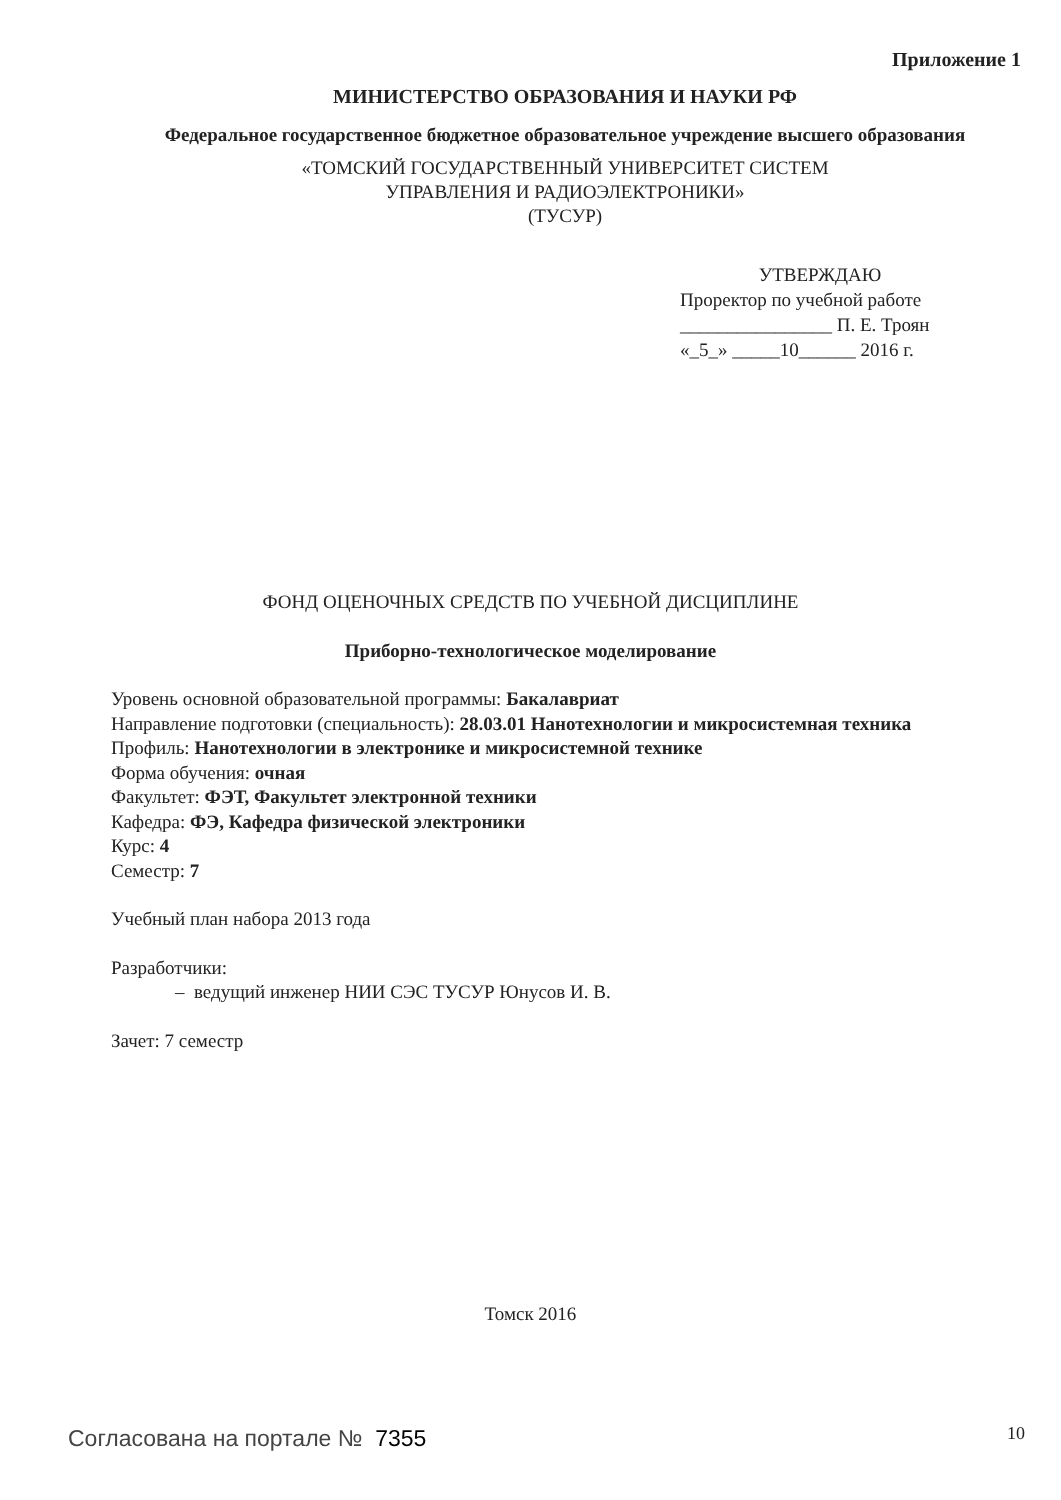Приложение 1
МИНИСТЕРСТВО ОБРАЗОВАНИЯ И НАУКИ РФ
Федеральное государственное бюджетное образовательное учреждение высшего образования
«ТОМСКИЙ ГОСУДАРСТВЕННЫЙ УНИВЕРСИТЕТ СИСТЕМ
УПРАВЛЕНИЯ И РАДИОЭЛЕКТРОНИКИ»
(ТУСУР)
УТВЕРЖДАЮ
Проректор по учебной работе
________________ П. Е. Троян
«_5_» _____10______ 2016 г.
ФОНД ОЦЕНОЧНЫХ СРЕДСТВ ПО УЧЕБНОЙ ДИСЦИПЛИНЕ
Приборно-технологическое моделирование
Уровень основной образовательной программы: Бакалавриат
Направление подготовки (специальность): 28.03.01 Нанотехнологии и микросистемная техника
Профиль: Нанотехнологии в электронике и микросистемной технике
Форма обучения: очная
Факультет: ФЭТ, Факультет электронной техники
Кафедра: ФЭ, Кафедра физической электроники
Курс: 4
Семестр: 7
Учебный план набора 2013 года
Разработчики:
– ведущий инженер НИИ СЭС ТУСУР Юнусов И. В.
Зачет: 7 семестр
Томск 2016
Согласована на портале № 7355 10